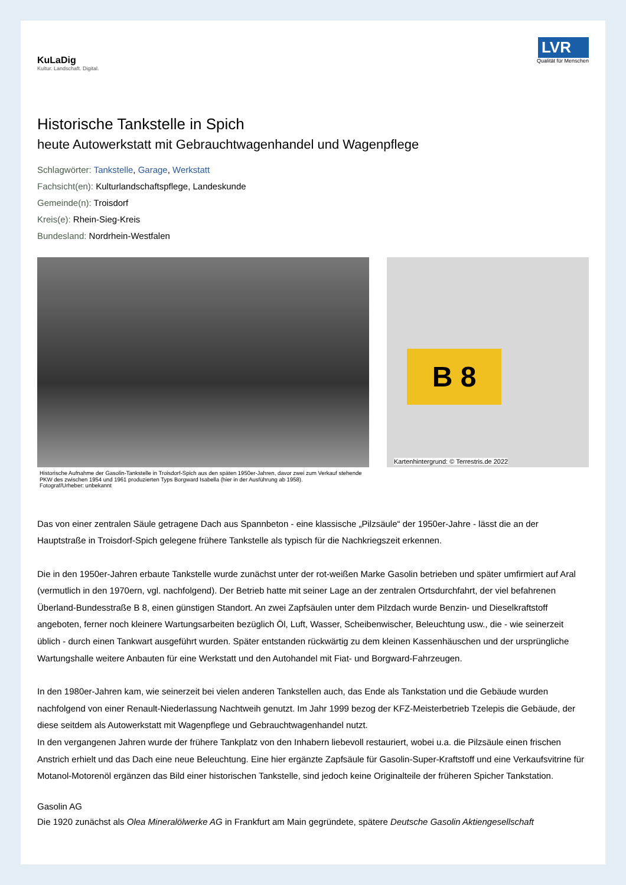KuLaDig
Kultur. Landschaft. Digital.
LVR
Qualität für Menschen
Historische Tankstelle in Spich
heute Autowerkstatt mit Gebrauchtwagenhandel und Wagenpflege
Schlagwörter: Tankstelle, Garage, Werkstatt
Fachsicht(en): Kulturlandschaftspflege, Landeskunde
Gemeinde(n): Troisdorf
Kreis(e): Rhein-Sieg-Kreis
Bundesland: Nordrhein-Westfalen
Historische Aufnahme der Gasolin-Tankstelle in Troisdorf-Spich aus den späten 1950er-Jahren, davor zwei zum Verkauf stehende PKW des zwischen 1954 und 1961 produzierten Typs Borgward Isabella (hier in der Ausführung ab 1958).
Fotograf/Urheber: unbekannt
B 8
Kartenhintergrund: © Terrestris.de 2022
Das von einer zentralen Säule getragene Dach aus Spannbeton - eine klassische „Pilzsäule“ der 1950er-Jahre - lässt die an der Hauptstraße in Troisdorf-Spich gelegene frühere Tankstelle als typisch für die Nachkriegszeit erkennen.
Die in den 1950er-Jahren erbaute Tankstelle wurde zunächst unter der rot-weißen Marke Gasolin betrieben und später umfirmiert auf Aral (vermutlich in den 1970ern, vgl. nachfolgend). Der Betrieb hatte mit seiner Lage an der zentralen Ortsdurchfahrt, der viel befahrenen Überland-Bundesstraße B 8, einen günstigen Standort. An zwei Zapfsäulen unter dem Pilzdach wurde Benzin- und Dieselkraftstoff angeboten, ferner noch kleinere Wartungsarbeiten bezüglich Öl, Luft, Wasser, Scheibenwischer, Beleuchtung usw., die - wie seinerzeit üblich - durch einen Tankwart ausgeführt wurden. Später entstanden rückwärtig zu dem kleinen Kassenhäuschen und der ursprüngliche Wartungshalle weitere Anbauten für eine Werkstatt und den Autohandel mit Fiat- und Borgward-Fahrzeugen.
In den 1980er-Jahren kam, wie seinerzeit bei vielen anderen Tankstellen auch, das Ende als Tankstation und die Gebäude wurden nachfolgend von einer Renault-Niederlassung Nachtweih genutzt. Im Jahr 1999 bezog der KFZ-Meisterbetrieb Tzelepis die Gebäude, der diese seitdem als Autowerkstatt mit Wagenpflege und Gebrauchtwagenhandel nutzt.
In den vergangenen Jahren wurde der frühere Tankplatz von den Inhabern liebevoll restauriert, wobei u.a. die Pilzsäule einen frischen Anstrich erhielt und das Dach eine neue Beleuchtung. Eine hier ergänzte Zapfsäule für Gasolin-Super-Kraftstoff und eine Verkaufsvitrine für Motanol-Motorenöl ergänzen das Bild einer historischen Tankstelle, sind jedoch keine Originalteile der früheren Spicher Tankstation.
Gasolin AG
Die 1920 zunächst als Olea Mineralölwerke AG in Frankfurt am Main gegründete, spätere Deutsche Gasolin Aktiengesellschaft